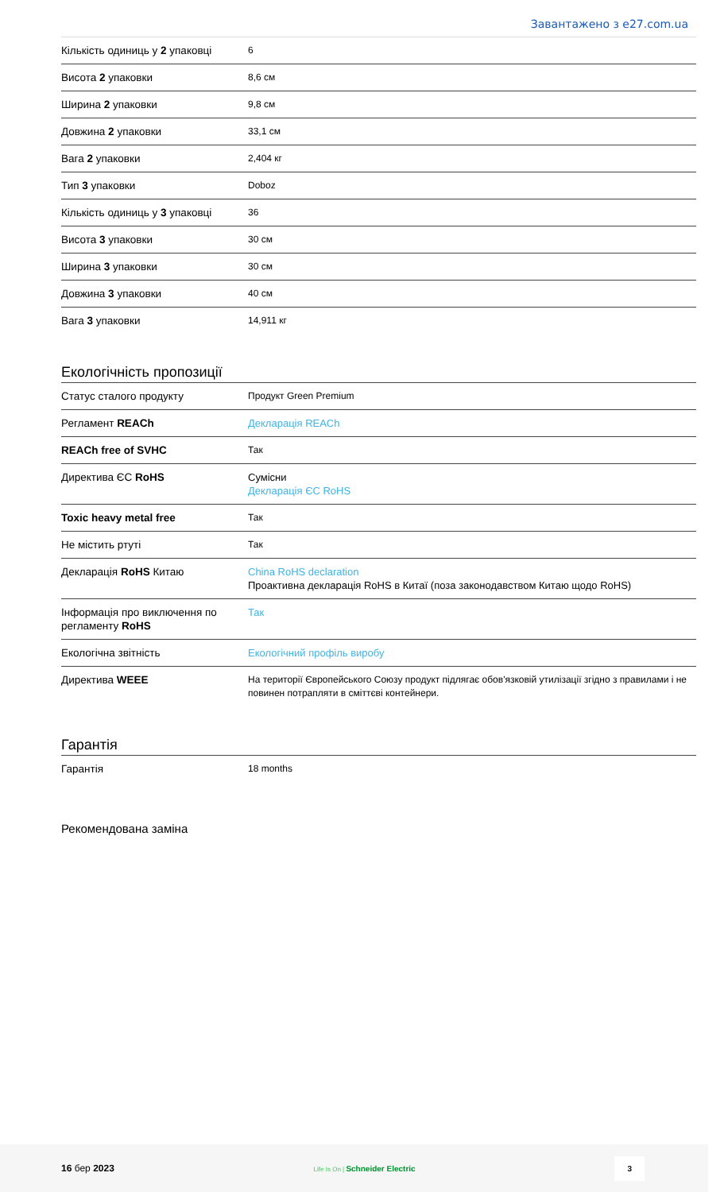Завантажено з e27.com.ua
| Кількість одиниць у 2 упаковці | 6 |
| Висота 2 упаковки | 8,6 см |
| Ширина 2 упаковки | 9,8 см |
| Довжина 2 упаковки | 33,1 см |
| Вага 2 упаковки | 2,404 кг |
| Тип 3 упаковки | Doboz |
| Кількість одиниць у 3 упаковці | 36 |
| Висота 3 упаковки | 30 см |
| Ширина 3 упаковки | 30 см |
| Довжина 3 упаковки | 40 см |
| Вага 3 упаковки | 14,911 кг |
Екологічність пропозиції
| Статус сталого продукту | Продукт Green Premium |
| Регламент REACh | Декларація REACh |
| REACh free of SVHC | Так |
| Директива ЄС RoHS | Сумісни Декларація ЄС RoHS |
| Toxic heavy metal free | Так |
| Не містить ртуті | Так |
| Декларація RoHS Китаю | China RoHS declaration Проактивна декларація RoHS в Китаї (поза законодавством Китаю щодо RoHS) |
| Інформація про виключення по регламенту RoHS | Так |
| Екологічна звітність | Екологічний профіль виробу |
| Директива WEEE | На території Європейського Союзу продукт підлягає обов'язковій утилізації згідно з правилами і не повинен потрапляти в сміттєві контейнери. |
Гарантія
| Гарантія | 18 months |
Рекомендована заміна
16 бер 2023
Life Is On | Schneider Electric
3